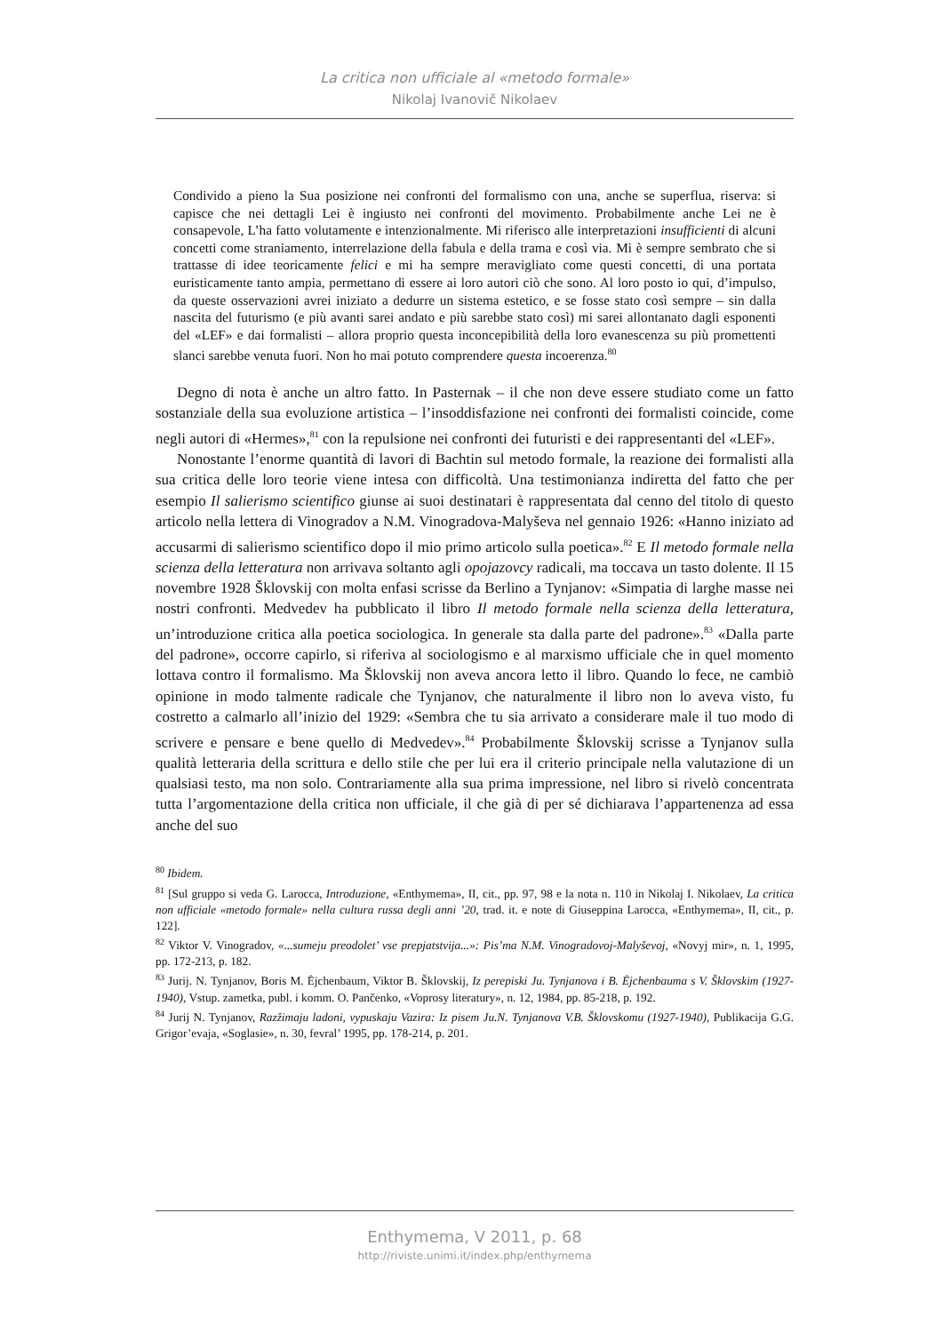La critica non ufficiale al «metodo formale»
Nikolaj Ivanovič Nikolaev
Condivido a pieno la Sua posizione nei confronti del formalismo con una, anche se superflua, riserva: si capisce che nei dettagli Lei è ingiusto nei confronti del movimento. Probabilmente anche Lei ne è consapevole, L’ha fatto volutamente e intenzionalmente. Mi riferisco alle interpretazioni insufficienti di alcuni concetti come straniamento, interrelazione della fabula e della trama e così via. Mi è sempre sembrato che si trattasse di idee teoricamente felici e mi ha sempre meravigliato come questi concetti, di una portata euristicamente tanto ampia, permettano di essere ai loro autori ciò che sono. Al loro posto io qui, d’impulso, da queste osservazioni avrei iniziato a dedurre un sistema estetico, e se fosse stato così sempre – sin dalla nascita del futurismo (e più avanti sarei andato e più sarebbe stato così) mi sarei allontanato dagli esponenti del «LEF» e dai formalisti – allora proprio questa inconcepibilità della loro evanescenza su più promettenti slanci sarebbe venuta fuori. Non ho mai potuto comprendere questa incoerenza.<sup>80</sup>
Degno di nota è anche un altro fatto. In Pasternak – il che non deve essere studiato come un fatto sostanziale della sua evoluzione artistica – l’insoddisfazione nei confronti dei formalisti coincide, come negli autori di «Hermes»,<sup>81</sup> con la repulsione nei confronti dei futuristi e dei rappresentanti del «LEF».
Nonostante l’enorme quantità di lavori di Bachtin sul metodo formale, la reazione dei formalisti alla sua critica delle loro teorie viene intesa con difficoltà. Una testimonianza indiretta del fatto che per esempio Il salierismo scientifico giunse ai suoi destinatari è rappresentata dal cenno del titolo di questo articolo nella lettera di Vinogradov a N.M. Vinogradova-Malyševa nel gennaio 1926: «Hanno iniziato ad accusarmi di salierismo scientifico dopo il mio primo articolo sulla poetica».<sup>82</sup> E Il metodo formale nella scienza della letteratura non arrivava soltanto agli opojazovcy radicali, ma toccava un tasto dolente. Il 15 novembre 1928 Šklovskij con molta enfasi scrisse da Berlino a Tynjanov: «Simpatia di larghe masse nei nostri confronti. Medvedev ha pubblicato il libro Il metodo formale nella scienza della letteratura, un’introduzione critica alla poetica sociologica. In generale sta dalla parte del padrone».<sup>83</sup> «Dalla parte del padrone», occorre capirlo, si riferiva al sociologismo e al marxismo ufficiale che in quel momento lottava contro il formalismo. Ma Šklovskij non aveva ancora letto il libro. Quando lo fece, ne cambiò opinione in modo talmente radicale che Tynjanov, che naturalmente il libro non lo aveva visto, fu costretto a calmarlo all’inizio del 1929: «Sembra che tu sia arrivato a considerare male il tuo modo di scrivere e pensare e bene quello di Medvedev».<sup>84</sup> Probabilmente Šklovskij scrisse a Tynjanov sulla qualità letteraria della scrittura e dello stile che per lui era il criterio principale nella valutazione di un qualsiasi testo, ma non solo. Contrariamente alla sua prima impressione, nel libro si rivelò concentrata tutta l’argomentazione della critica non ufficiale, il che già di per sé dichiarava l’appartenenza ad essa anche del suo
<sup>80</sup> Ibidem.
<sup>81</sup> [Sul gruppo si veda G. Larocca, Introduzione, «Enthymema», II, cit., pp. 97, 98 e la nota n. 110 in Nikolaj I. Nikolaev, La critica non ufficiale «metodo formale» nella cultura russa degli anni ’20, trad. it. e note di Giuseppina Larocca, «Enthymema», II, cit., p. 122].
<sup>82</sup> Viktor V. Vinogradov, «...sumeju preodolet’ vse prepjatstvija...»: Pis’ma N.M. Vinogradovoj-Malyševoj, «Novyj mir», n. 1, 1995, pp. 172-213, p. 182.
<sup>83</sup> Jurij. N. Tynjanov, Boris M. Ėjchenbaum, Viktor B. Šklovskij, Iz perepiski Ju. Tynjanova i B. Ėjchenbauma s V. Šklovskim (1927-1940), Vstup. zametka, publ. i komm. O. Pančenko, «Voprosy literatury», n. 12, 1984, pp. 85-218, p. 192.
<sup>84</sup> Jurij N. Tynjanov, Razžimaju ladoni, vypuskaju Vazira: Iz pisem Ju.N. Tynjanova V.B. Šklovskomu (1927-1940), Publikacija G.G. Grigor’evaja, «Soglasie», n. 30, fevral’ 1995, pp. 178-214, p. 201.
Enthymema, V 2011, p. 68
http://riviste.unimi.it/index.php/enthymema